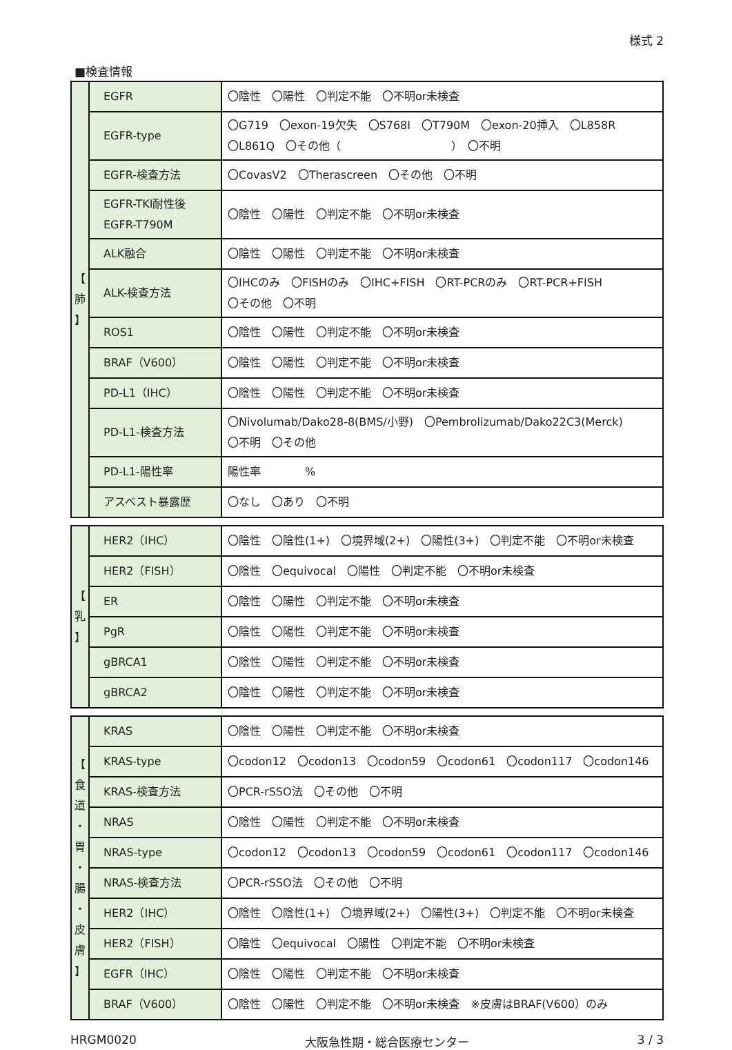様式 2
■検査情報
| 【 肺 】 | EGFR | 〇陰性 〇陽性 〇判定不能 〇不明or未検査 |
| | EGFR-type | 〇G719 〇exon-19欠失 〇S768I 〇T790M 〇exon-20挿入 〇L858R 〇L861Q 〇その他（ ） 〇不明 |
| | EGFR-検査方法 | 〇CovasV2 〇Therascreen 〇その他 〇不明 |
| | EGFR-TKI耐性後 EGFR-T790M | 〇陰性 〇陽性 〇判定不能 〇不明or未検査 |
| | ALK融合 | 〇陰性 〇陽性 〇判定不能 〇不明or未検査 |
| | ALK-検査方法 | 〇IHCのみ 〇FISHのみ 〇IHC+FISH 〇RT-PCRのみ 〇RT-PCR+FISH 〇その他 〇不明 |
| | ROS1 | 〇陰性 〇陽性 〇判定不能 〇不明or未検査 |
| | BRAF（V600） | 〇陰性 〇陽性 〇判定不能 〇不明or未検査 |
| | PD-L1（IHC） | 〇陰性 〇陽性 〇判定不能 〇不明or未検査 |
| | PD-L1-検査方法 | 〇Nivolumab/Dako28-8(BMS/小野) 〇Pembrolizumab/Dako22C3(Merck) 〇不明 〇その他 |
| | PD-L1-陽性率 | 陽性率 % |
| | アスベスト暴露歴 | 〇なし 〇あり 〇不明 |
| 【 乳 】 | HER2（IHC） | 〇陰性 〇陰性(1+) 〇境界域(2+) 〇陽性(3+) 〇判定不能 〇不明or未検査 |
| | HER2（FISH） | 〇陰性 〇equivocal 〇陽性 〇判定不能 〇不明or未検査 |
| | ER | 〇陰性 〇陽性 〇判定不能 〇不明or未検査 |
| | PgR | 〇陰性 〇陽性 〇判定不能 〇不明or未検査 |
| | gBRCA1 | 〇陰性 〇陽性 〇判定不能 〇不明or未検査 |
| | gBRCA2 | 〇陰性 〇陽性 〇判定不能 〇不明or未検査 |
| 【 食 道 ・ 胃 ・ 腸 ・ 皮 膚 】 | KRAS | 〇陰性 〇陽性 〇判定不能 〇不明or未検査 |
| | KRAS-type | 〇codon12 〇codon13 〇codon59 〇codon61 〇codon117 〇codon146 |
| | KRAS-検査方法 | 〇PCR-rSSO法 〇その他 〇不明 |
| | NRAS | 〇陰性 〇陽性 〇判定不能 〇不明or未検査 |
| | NRAS-type | 〇codon12 〇codon13 〇codon59 〇codon61 〇codon117 〇codon146 |
| | NRAS-検査方法 | 〇PCR-rSSO法 〇その他 〇不明 |
| | HER2（IHC） | 〇陰性 〇陰性(1+) 〇境界域(2+) 〇陽性(3+) 〇判定不能 〇不明or未検査 |
| | HER2（FISH） | 〇陰性 〇equivocal 〇陽性 〇判定不能 〇不明or未検査 |
| | EGFR（IHC） | 〇陰性 〇陽性 〇判定不能 〇不明or未検査 |
| | BRAF（V600） | 〇陰性 〇陽性 〇判定不能 〇不明or未検査 ※皮膚はBRAF(V600）のみ |
HRGM0020 大阪急性期・総合医療センター 3 / 3